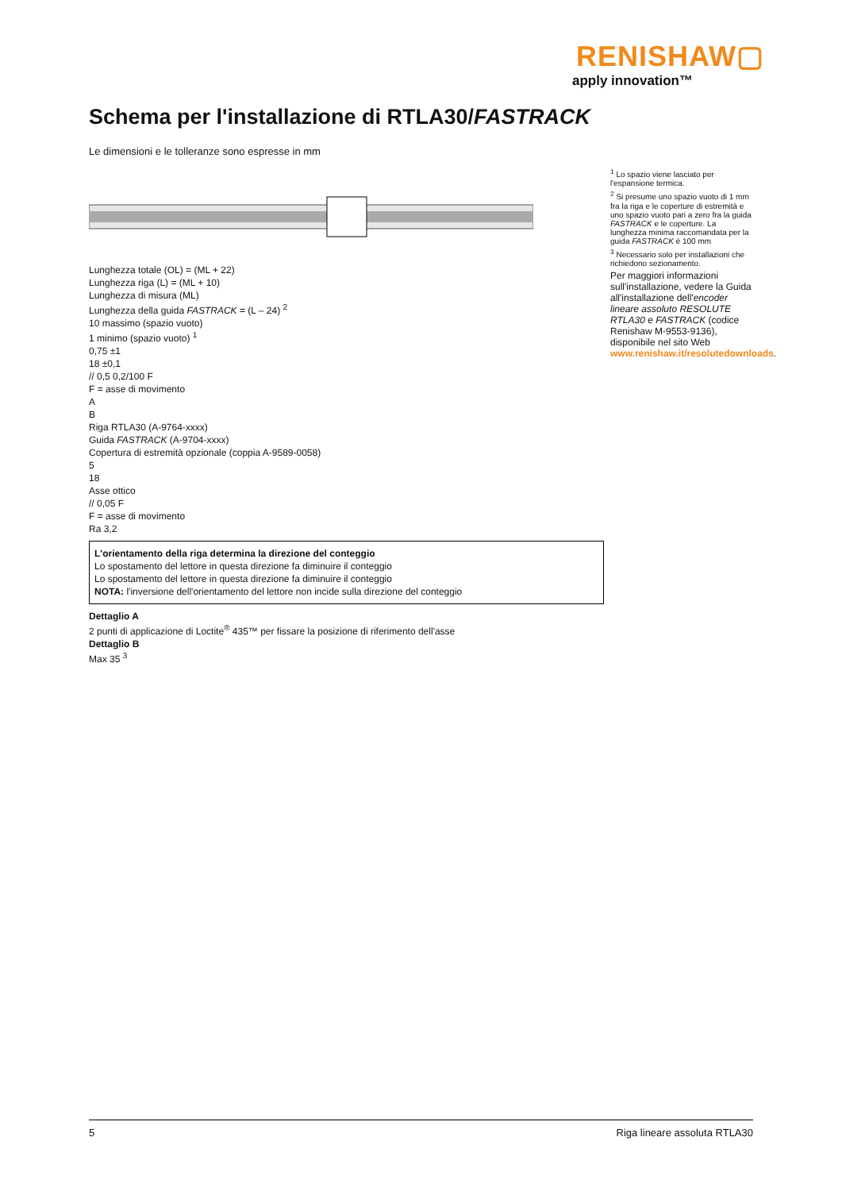RENISHAW▢
apply innovation™
Schema per l'installazione di RTLA30/FASTRACK
Le dimensioni e le tolleranze sono espresse in mm
Lunghezza totale (OL) = (ML + 22)
Lunghezza riga (L) = (ML + 10)
Lunghezza di misura (ML)
Lunghezza della guida FASTRACK = (L – 24) <sup>2</sup>
10 massimo (spazio vuoto)
1 minimo (spazio vuoto) <sup>1</sup>
0,75 ±1
18 ±0,1
// 0,5 0,2/100 F
F = asse di movimento
A
B
Riga RTLA30 (A-9764-xxxx)
Guida FASTRACK (A-9704-xxxx)
Copertura di estremità opzionale (coppia A-9589-0058)
5
18
Asse ottico
// 0,05 F
F = asse di movimento
Ra 3,2
L'orientamento della riga determina la direzione del conteggio
Lo spostamento del lettore in questa direzione fa diminuire il conteggio
Lo spostamento del lettore in questa direzione fa diminuire il conteggio
NOTA: l'inversione dell'orientamento del lettore non incide sulla direzione del conteggio
Dettaglio A
2 punti di applicazione di Loctite<sup>®</sup> 435™ per fissare la posizione di riferimento dell'asse
Dettaglio B
Max 35 <sup>3</sup>
<sup>1</sup> Lo spazio viene lasciato per l'espansione termica.
<sup>2</sup> Si presume uno spazio vuoto di 1 mm fra la riga e le coperture di estremità e uno spazio vuoto pari a zero fra la guida FASTRACK e le coperture. La lunghezza minima raccomandata per la guida FASTRACK è 100 mm
<sup>3</sup> Necessario solo per installazioni che richiedono sezionamento.
Per maggiori informazioni sull'installazione, vedere la Guida all'installazione dell'encoder lineare assoluto RESOLUTE RTLA30 e FASTRACK (codice Renishaw M-9553-9136), disponibile nel sito Web www.renishaw.it/resolutedownloads.
5 Riga lineare assoluta RTLA30